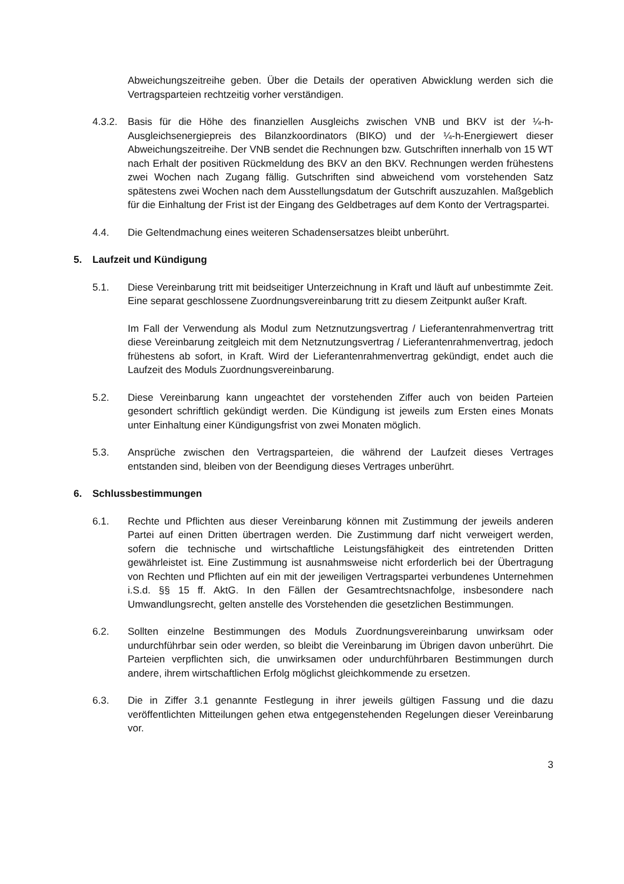Abweichungszeitreihe geben. Über die Details der operativen Abwicklung werden sich die Vertragsparteien rechtzeitig vorher verständigen.
4.3.2.
Basis für die Höhe des finanziellen Ausgleichs zwischen VNB und BKV ist der ¼-h- Ausgleichsenergiepreis des Bilanzkoordinators (BIKO) und der ¼-h-Energiewert dieser Abweichungszeitreihe. Der VNB sendet die Rechnungen bzw. Gutschriften innerhalb von 15 WT nach Erhalt der positiven Rückmeldung des BKV an den BKV. Rechnungen werden frühestens zwei Wochen nach Zugang fällig. Gutschriften sind abweichend vom vorstehenden Satz spätestens zwei Wochen nach dem Ausstellungsdatum der Gutschrift auszuzahlen. Maßgeblich für die Einhaltung der Frist ist der Eingang des Geldbetrages auf dem Konto der Vertragspartei.
4.4. Die Geltendmachung eines weiteren Schadensersatzes bleibt unberührt.
5. Laufzeit und Kündigung
5.1. Diese Vereinbarung tritt mit beidseitiger Unterzeichnung in Kraft und läuft auf unbestimmte Zeit. Eine separat geschlossene Zuordnungsvereinbarung tritt zu diesem Zeitpunkt außer Kraft.
Im Fall der Verwendung als Modul zum Netznutzungsvertrag / Lieferantenrahmenvertrag tritt diese Vereinbarung zeitgleich mit dem Netznutzungsvertrag / Lieferantenrahmenvertrag, jedoch frühestens ab sofort, in Kraft. Wird der Lieferantenrahmenvertrag gekündigt, endet auch die Laufzeit des Moduls Zuordnungsvereinbarung.
5.2. Diese Vereinbarung kann ungeachtet der vorstehenden Ziffer auch von beiden Parteien gesondert schriftlich gekündigt werden. Die Kündigung ist jeweils zum Ersten eines Monats unter Einhaltung einer Kündigungsfrist von zwei Monaten möglich.
5.3. Ansprüche zwischen den Vertragsparteien, die während der Laufzeit dieses Vertrages entstanden sind, bleiben von der Beendigung dieses Vertrages unberührt.
6. Schlussbestimmungen
6.1. Rechte und Pflichten aus dieser Vereinbarung können mit Zustimmung der jeweils anderen Partei auf einen Dritten übertragen werden. Die Zustimmung darf nicht verweigert werden, sofern die technische und wirtschaftliche Leistungsfähigkeit des eintretenden Dritten gewährleistet ist. Eine Zustimmung ist ausnahmsweise nicht erforderlich bei der Übertragung von Rechten und Pflichten auf ein mit der jeweiligen Vertragspartei verbundenes Unternehmen i.S.d. §§ 15 ff. AktG. In den Fällen der Gesamtrechtsnachfolge, insbesondere nach Umwandlungsrecht, gelten anstelle des Vorstehenden die gesetzlichen Bestimmungen.
6.2. Sollten einzelne Bestimmungen des Moduls Zuordnungsvereinbarung unwirksam oder undurchführbar sein oder werden, so bleibt die Vereinbarung im Übrigen davon unberührt. Die Parteien verpflichten sich, die unwirksamen oder undurchführbaren Bestimmungen durch andere, ihrem wirtschaftlichen Erfolg möglichst gleichkommende zu ersetzen.
6.3. Die in Ziffer 3.1 genannte Festlegung in ihrer jeweils gültigen Fassung und die dazu veröffentlichten Mitteilungen gehen etwa entgegenstehenden Regelungen dieser Vereinbarung vor.
3